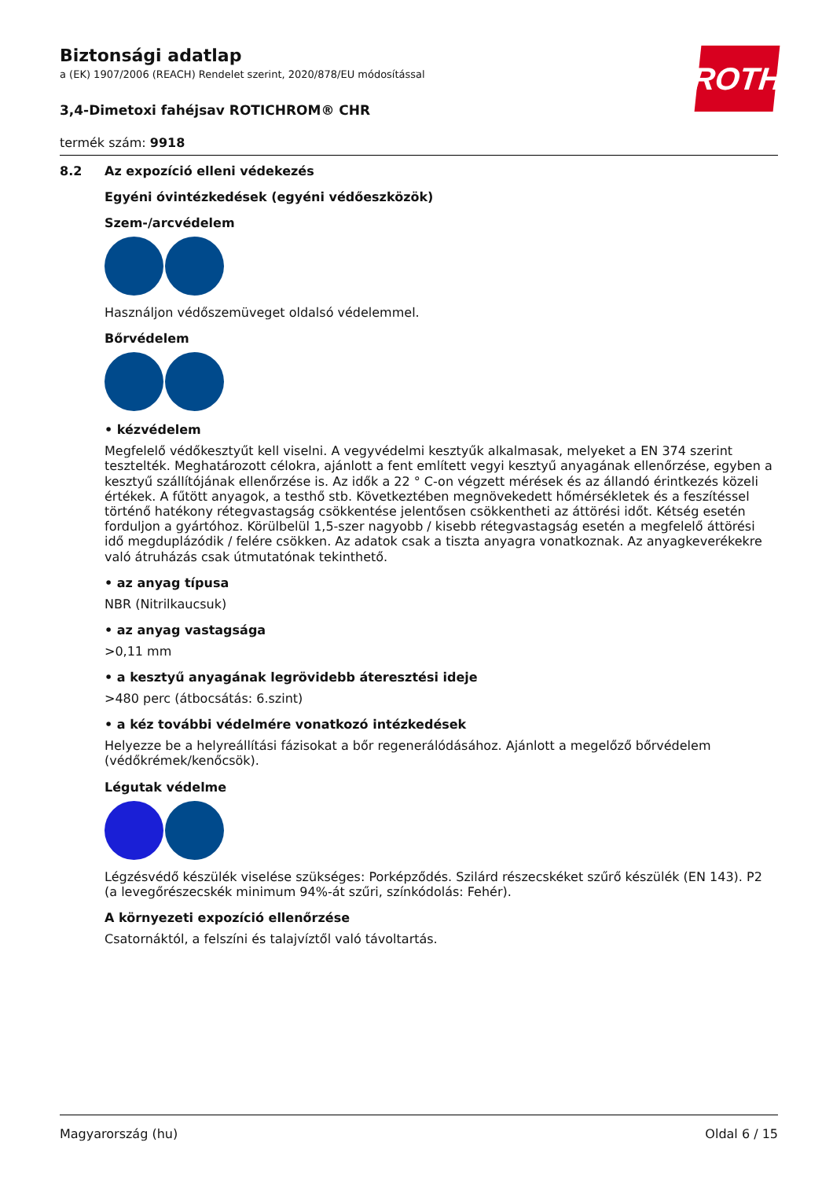ROTH
Biztonsági adatlap
a (EK) 1907/2006 (REACH) Rendelet szerint, 2020/878/EU módosítással
3,4-Dimetoxi fahéjsav ROTICHROM® CHR
termék szám: 9918
8.2 Az expozíció elleni védekezés
Egyéni óvintézkedések (egyéni védőeszközök)
Szem-/arcvédelem
Használjon védőszemüveget oldalsó védelemmel.
Bőrvédelem
• kézvédelem
Megfelelő védőkesztyűt kell viselni. A vegyvédelmi kesztyűk alkalmasak, melyeket a EN 374 szerint tesztelték. Meghatározott célokra, ajánlott a fent említett vegyi kesztyű anyagának ellenőrzése, egyben a kesztyű szállítójának ellenőrzése is. Az idők a 22 ° C-on végzett mérések és az állandó érintkezés közeli értékek. A fűtött anyagok, a testhő stb. Következtében megnövekedett hőmérsékletek és a feszítéssel történő hatékony rétegvastagság csökkentése jelentősen csökkentheti az áttörési időt. Kétség esetén forduljon a gyártóhoz. Körülbelül 1,5-szer nagyobb / kisebb rétegvastagság esetén a megfelelő áttörési idő megduplázódik / felére csökken. Az adatok csak a tiszta anyagra vonatkoznak. Az anyagkeverékekre való átruházás csak útmutatónak tekinthető.
• az anyag típusa
NBR (Nitrilkaucsuk)
• az anyag vastagsága
>0,11 mm
• a kesztyű anyagának legrövidebb áteresztési ideje
>480 perc (átbocsátás: 6.szint)
• a kéz további védelmére vonatkozó intézkedések
Helyezze be a helyreállítási fázisokat a bőr regenerálódásához. Ajánlott a megelőző bőrvédelem (védőkrémek/kenőcsök).
Légutak védelme
Légzésvédő készülék viselése szükséges: Porképződés. Szilárd részecskéket szűrő készülék (EN 143). P2 (a levegőrészecskék minimum 94%-át szűri, színkódolás: Fehér).
A környezeti expozíció ellenőrzése
Csatornáktól, a felszíni és talajvíztől való távoltartás.
Magyarország (hu) Oldal 6 / 15